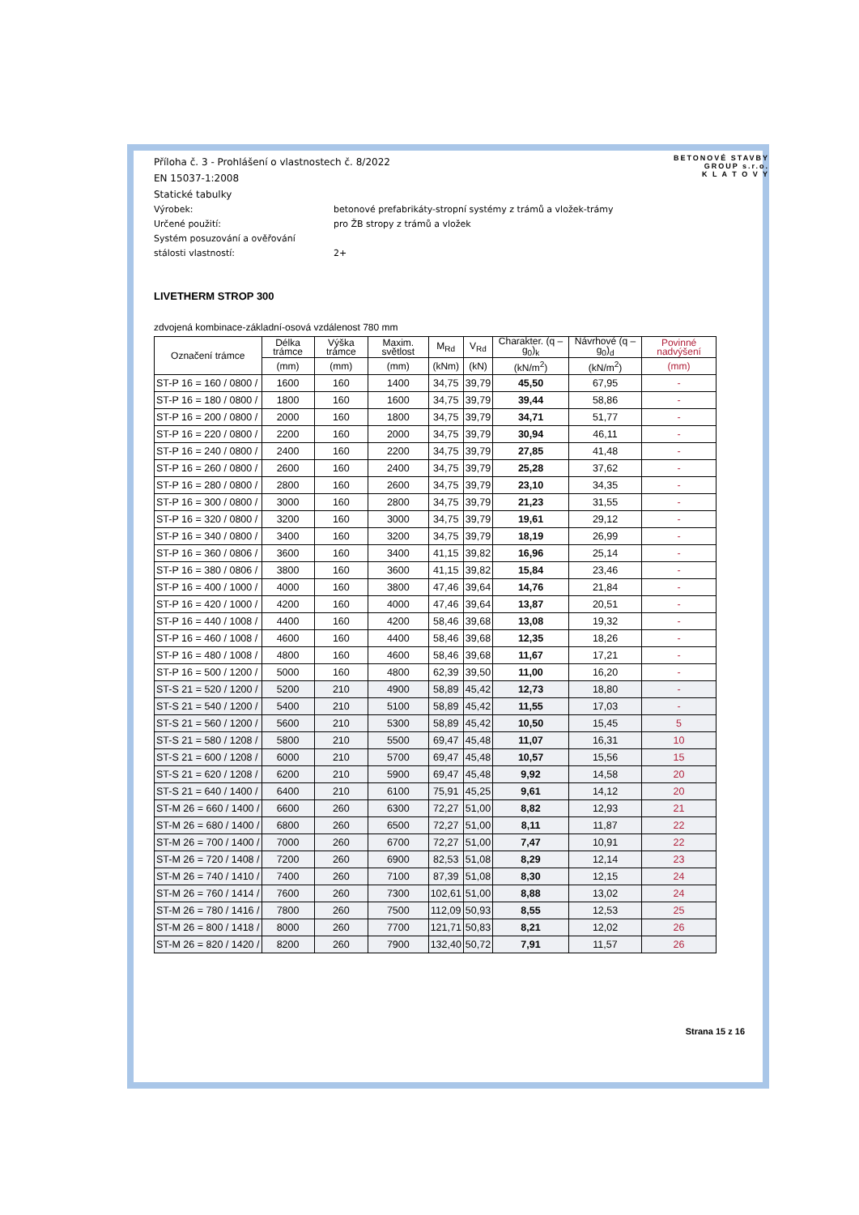BETONOVÉ STAVBY
GROUP s.r.o.
K L A T O V Y
Příloha č. 3 - Prohlášení o vlastnostech č. 8/2022
EN 15037-1:2008
Statické tabulky
Výrobek: betonové prefabrikáty-stropní systémy z trámů a vložek-trámy
Určené použití: pro ŽB stropy z trámů a vložek
Systém posuzování a ověřování
stálosti vlastností:
2+
LIVETHERM STROP 300
zdvojená kombinace-základní-osová vzdálenost 780 mm
| Označení trámce | Délka trámce | Výška trámce | Maxim. světlost | M<sub>Rd</sub> | V<sub>Rd</sub> | Charakter. (q – g<sub>0</sub>)<sub>k</sub> | Návrhové (q – g<sub>0</sub>)<sub>d</sub> | Povinné nadvýšení |
| --- | --- | --- | --- | --- | --- | --- | --- | --- |
| | (mm) | (mm) | (mm) | (kNm) | (kN) | (kN/m<sup>2</sup>) | (kN/m<sup>2</sup>) | (mm) |
| ST-P 16 = 160 / 0800 / | 1600 | 160 | 1400 | 34,75 | 39,79 | 45,50 | 67,95 | - |
| ST-P 16 = 180 / 0800 / | 1800 | 160 | 1600 | 34,75 | 39,79 | 39,44 | 58,86 | - |
| ST-P 16 = 200 / 0800 / | 2000 | 160 | 1800 | 34,75 | 39,79 | 34,71 | 51,77 | - |
| ST-P 16 = 220 / 0800 / | 2200 | 160 | 2000 | 34,75 | 39,79 | 30,94 | 46,11 | - |
| ST-P 16 = 240 / 0800 / | 2400 | 160 | 2200 | 34,75 | 39,79 | 27,85 | 41,48 | - |
| ST-P 16 = 260 / 0800 / | 2600 | 160 | 2400 | 34,75 | 39,79 | 25,28 | 37,62 | - |
| ST-P 16 = 280 / 0800 / | 2800 | 160 | 2600 | 34,75 | 39,79 | 23,10 | 34,35 | - |
| ST-P 16 = 300 / 0800 / | 3000 | 160 | 2800 | 34,75 | 39,79 | 21,23 | 31,55 | - |
| ST-P 16 = 320 / 0800 / | 3200 | 160 | 3000 | 34,75 | 39,79 | 19,61 | 29,12 | - |
| ST-P 16 = 340 / 0800 / | 3400 | 160 | 3200 | 34,75 | 39,79 | 18,19 | 26,99 | - |
| ST-P 16 = 360 / 0806 / | 3600 | 160 | 3400 | 41,15 | 39,82 | 16,96 | 25,14 | - |
| ST-P 16 = 380 / 0806 / | 3800 | 160 | 3600 | 41,15 | 39,82 | 15,84 | 23,46 | - |
| ST-P 16 = 400 / 1000 / | 4000 | 160 | 3800 | 47,46 | 39,64 | 14,76 | 21,84 | - |
| ST-P 16 = 420 / 1000 / | 4200 | 160 | 4000 | 47,46 | 39,64 | 13,87 | 20,51 | - |
| ST-P 16 = 440 / 1008 / | 4400 | 160 | 4200 | 58,46 | 39,68 | 13,08 | 19,32 | - |
| ST-P 16 = 460 / 1008 / | 4600 | 160 | 4400 | 58,46 | 39,68 | 12,35 | 18,26 | - |
| ST-P 16 = 480 / 1008 / | 4800 | 160 | 4600 | 58,46 | 39,68 | 11,67 | 17,21 | - |
| ST-P 16 = 500 / 1200 / | 5000 | 160 | 4800 | 62,39 | 39,50 | 11,00 | 16,20 | - |
| ST-S 21 = 520 / 1200 / | 5200 | 210 | 4900 | 58,89 | 45,42 | 12,73 | 18,80 | - |
| ST-S 21 = 540 / 1200 / | 5400 | 210 | 5100 | 58,89 | 45,42 | 11,55 | 17,03 | - |
| ST-S 21 = 560 / 1200 / | 5600 | 210 | 5300 | 58,89 | 45,42 | 10,50 | 15,45 | 5 |
| ST-S 21 = 580 / 1208 / | 5800 | 210 | 5500 | 69,47 | 45,48 | 11,07 | 16,31 | 10 |
| ST-S 21 = 600 / 1208 / | 6000 | 210 | 5700 | 69,47 | 45,48 | 10,57 | 15,56 | 15 |
| ST-S 21 = 620 / 1208 / | 6200 | 210 | 5900 | 69,47 | 45,48 | 9,92 | 14,58 | 20 |
| ST-S 21 = 640 / 1400 / | 6400 | 210 | 6100 | 75,91 | 45,25 | 9,61 | 14,12 | 20 |
| ST-M 26 = 660 / 1400 / | 6600 | 260 | 6300 | 72,27 | 51,00 | 8,82 | 12,93 | 21 |
| ST-M 26 = 680 / 1400 / | 6800 | 260 | 6500 | 72,27 | 51,00 | 8,11 | 11,87 | 22 |
| ST-M 26 = 700 / 1400 / | 7000 | 260 | 6700 | 72,27 | 51,00 | 7,47 | 10,91 | 22 |
| ST-M 26 = 720 / 1408 / | 7200 | 260 | 6900 | 82,53 | 51,08 | 8,29 | 12,14 | 23 |
| ST-M 26 = 740 / 1410 / | 7400 | 260 | 7100 | 87,39 | 51,08 | 8,30 | 12,15 | 24 |
| ST-M 26 = 760 / 1414 / | 7600 | 260 | 7300 | 102,61 | 51,00 | 8,88 | 13,02 | 24 |
| ST-M 26 = 780 / 1416 / | 7800 | 260 | 7500 | 112,09 | 50,93 | 8,55 | 12,53 | 25 |
| ST-M 26 = 800 / 1418 / | 8000 | 260 | 7700 | 121,71 | 50,83 | 8,21 | 12,02 | 26 |
| ST-M 26 = 820 / 1420 / | 8200 | 260 | 7900 | 132,40 | 50,72 | 7,91 | 11,57 | 26 |
Strana 15 z 16